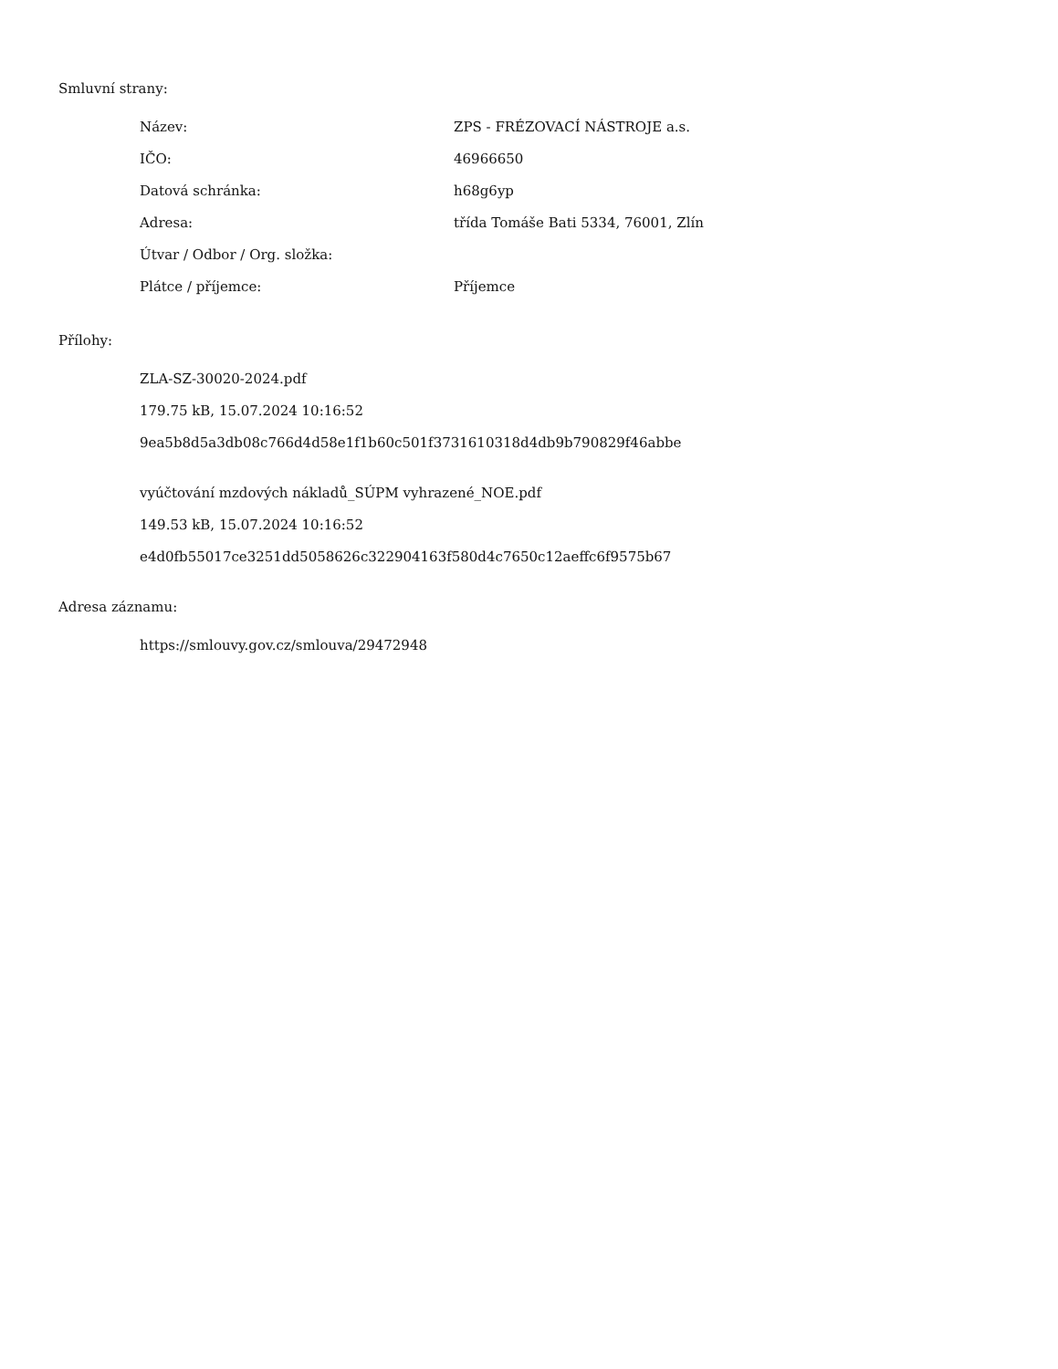Smluvní strany:
| Název: | ZPS - FRÉZOVACÍ NÁSTROJE a.s. |
| IČO: | 46966650 |
| Datová schránka: | h68g6yp |
| Adresa: | třída Tomáše Bati 5334, 76001, Zlín |
| Útvar / Odbor / Org. složka: | |
| Plátce / příjemce: | Příjemce |
Přílohy:
ZLA-SZ-30020-2024.pdf
179.75 kB, 15.07.2024 10:16:52
9ea5b8d5a3db08c766d4d58e1f1b60c501f3731610318d4db9b790829f46abbe
vyúčtování mzdových nákladů_SÚPM vyhrazené_NOE.pdf
149.53 kB, 15.07.2024 10:16:52
e4d0fb55017ce3251dd5058626c322904163f580d4c7650c12aeffc6f9575b67
Adresa záznamu:
https://smlouvy.gov.cz/smlouva/29472948